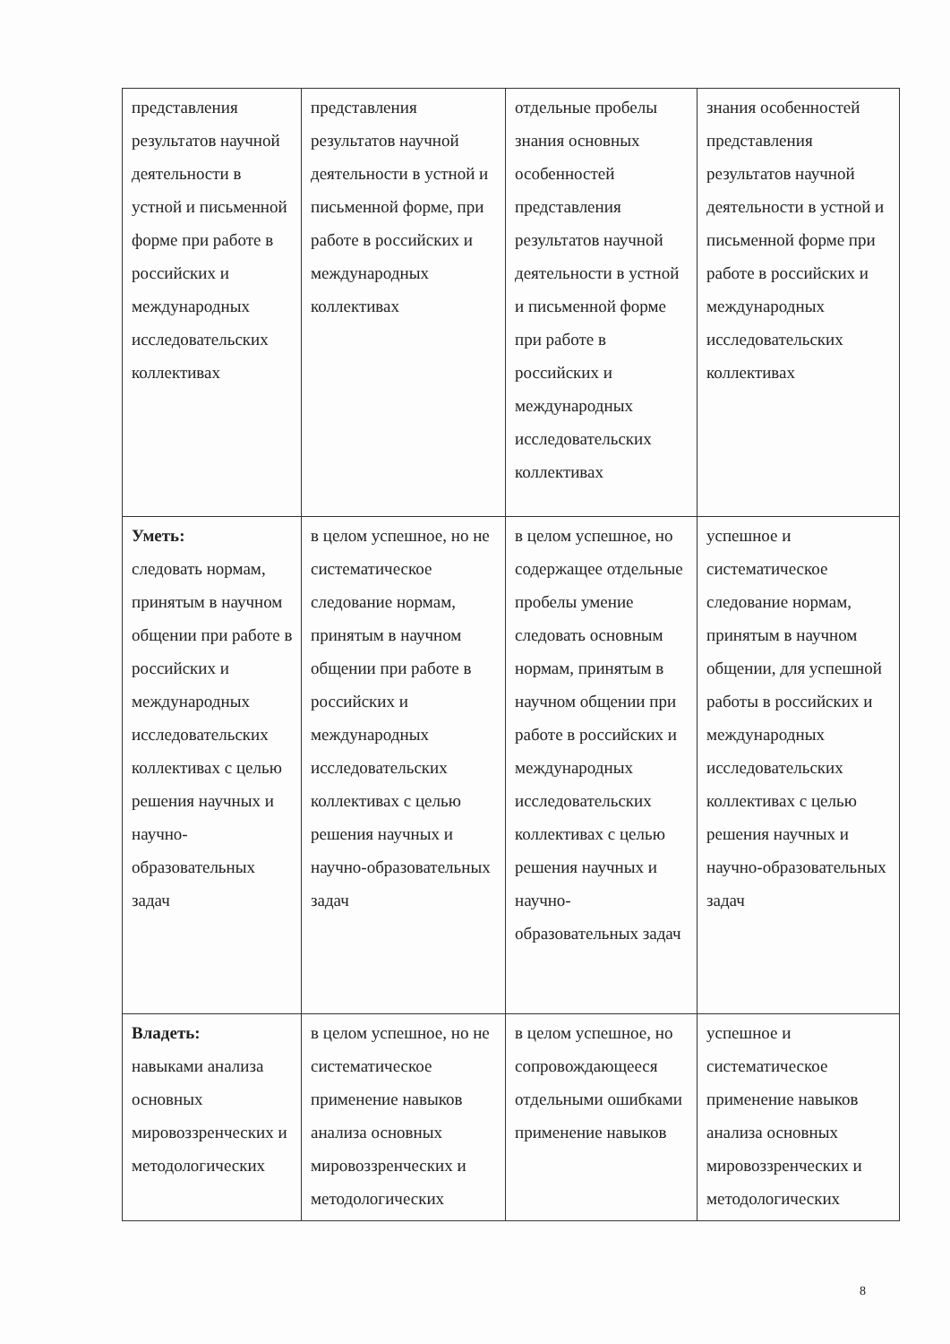| представления результатов научной деятельности в устной и письменной форме при работе в российских и международных исследовательских коллективах | представления результатов научной деятельности в устной и письменной форме, при работе в российских и международных коллективах | отдельные пробелы знания основных особенностей представления результатов научной деятельности в устной и письменной форме при работе в российских и международных исследовательских коллективах | знания особенностей представления результатов научной деятельности в устной и письменной форме при работе в российских и международных исследовательских коллективах |
| Уметь: следовать нормам, принятым в научном общении при работе в российских и международных исследовательских коллективах с целью решения научных и научно-образовательных задач | в целом успешное, но не систематическое следование нормам, принятым в научном общении при работе в российских и международных исследовательских коллективах с целью решения научных и научно-образовательных задач | в целом успешное, но содержащее отдельные пробелы умение следовать основным нормам, принятым в научном общении при работе в российских и международных исследовательских коллективах с целью решения научных и научно-образовательных задач | успешное и систематическое следование нормам, принятым в научном общении, для успешной работы в российских и международных исследовательских коллективах с целью решения научных и научно-образовательных задач |
| Владеть: навыками анализа основных мировоззренческих и методологических | в целом успешное, но не систематическое применение навыков анализа основных мировоззренческих и методологических | в целом успешное, но сопровождающееся отдельными ошибками применение навыков | успешное и систематическое применение навыков анализа основных мировоззренческих и методологических |
8